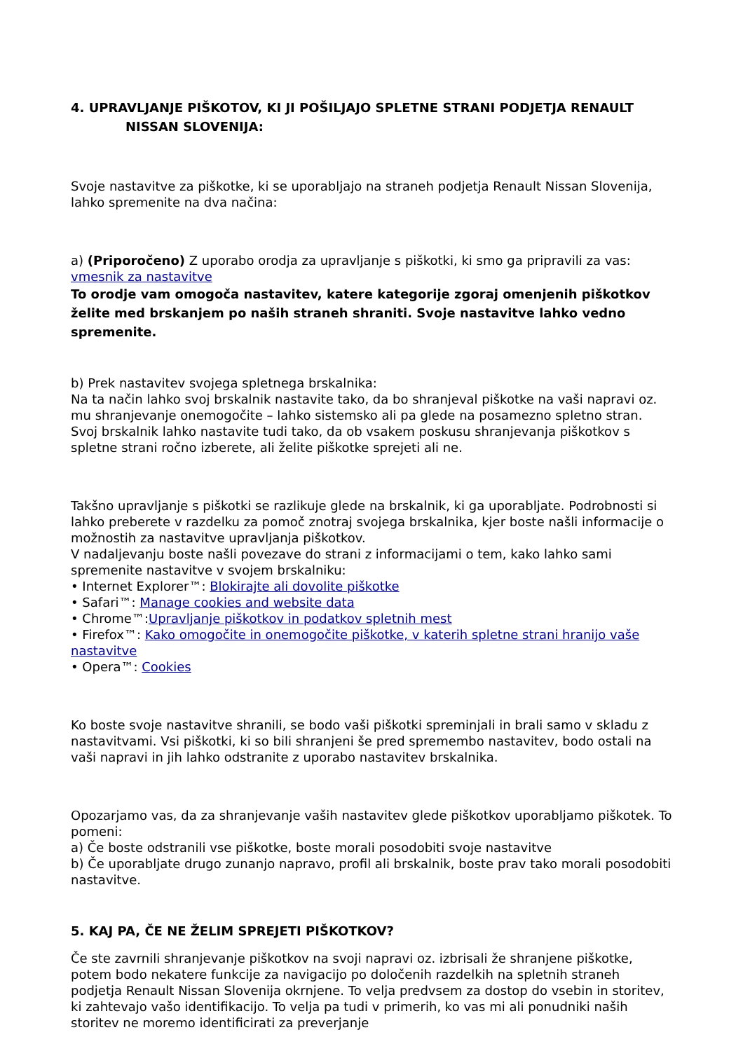4. UPRAVLJANJE PIŠKOTOV, KI JI POŠILJAJO SPLETNE STRANI PODJETJA RENAULT
NISSAN SLOVENIJA:
Svoje nastavitve za piškotke, ki se uporabljajo na straneh podjetja Renault Nissan Slovenija, lahko spremenite na dva načina:
a) (Priporočeno) Z uporabo orodja za upravljanje s piškotki, ki smo ga pripravili za vas: vmesnik za nastavitve
To orodje vam omogoča nastavitev, katere kategorije zgoraj omenjenih piškotkov želite med brskanjem po naših straneh shraniti. Svoje nastavitve lahko vedno spremenite.
b) Prek nastavitev svojega spletnega brskalnika:
Na ta način lahko svoj brskalnik nastavite tako, da bo shranjeval piškotke na vaši napravi oz. mu shranjevanje onemogočite – lahko sistemsko ali pa glede na posamezno spletno stran. Svoj brskalnik lahko nastavite tudi tako, da ob vsakem poskusu shranjevanja piškotkov s spletne strani ročno izberete, ali želite piškotke sprejeti ali ne.
Takšno upravljanje s piškotki se razlikuje glede na brskalnik, ki ga uporabljate. Podrobnosti si lahko preberete v razdelku za pomoč znotraj svojega brskalnika, kjer boste našli informacije o možnostih za nastavitve upravljanja piškotkov.
V nadaljevanju boste našli povezave do strani z informacijami o tem, kako lahko sami spremenite nastavitve v svojem brskalniku:
• Internet Explorer™: Blokirajte ali dovolite piškotke
• Safari™: Manage cookies and website data
• Chrome™:Upravljanje piškotkov in podatkov spletnih mest
• Firefox™: Kako omogočite in onemogočite piškotke, v katerih spletne strani hranijo vaše nastavitve
• Opera™: Cookies
Ko boste svoje nastavitve shranili, se bodo vaši piškotki spreminjali in brali samo v skladu z nastavitvami. Vsi piškotki, ki so bili shranjeni še pred spremembo nastavitev, bodo ostali na vaši napravi in jih lahko odstranite z uporabo nastavitev brskalnika.
Opozarjamo vas, da za shranjevanje vaših nastavitev glede piškotkov uporabljamo piškotek. To pomeni:
a) Če boste odstranili vse piškotke, boste morali posodobiti svoje nastavitve
b) Če uporabljate drugo zunanjo napravo, profil ali brskalnik, boste prav tako morali posodobiti nastavitve.
5. KAJ PA, ČE NE ŽELIM SPREJETI PIŠKOTKOV?
Če ste zavrnili shranjevanje piškotkov na svoji napravi oz. izbrisali že shranjene piškotke, potem bodo nekatere funkcije za navigacijo po določenih razdelkih na spletnih straneh podjetja Renault Nissan Slovenija okrnjene. To velja predvsem za dostop do vsebin in storitev, ki zahtevajo vašo identifikacijo. To velja pa tudi v primerih, ko vas mi ali ponudniki naših storitev ne moremo identificirati za preverjanje